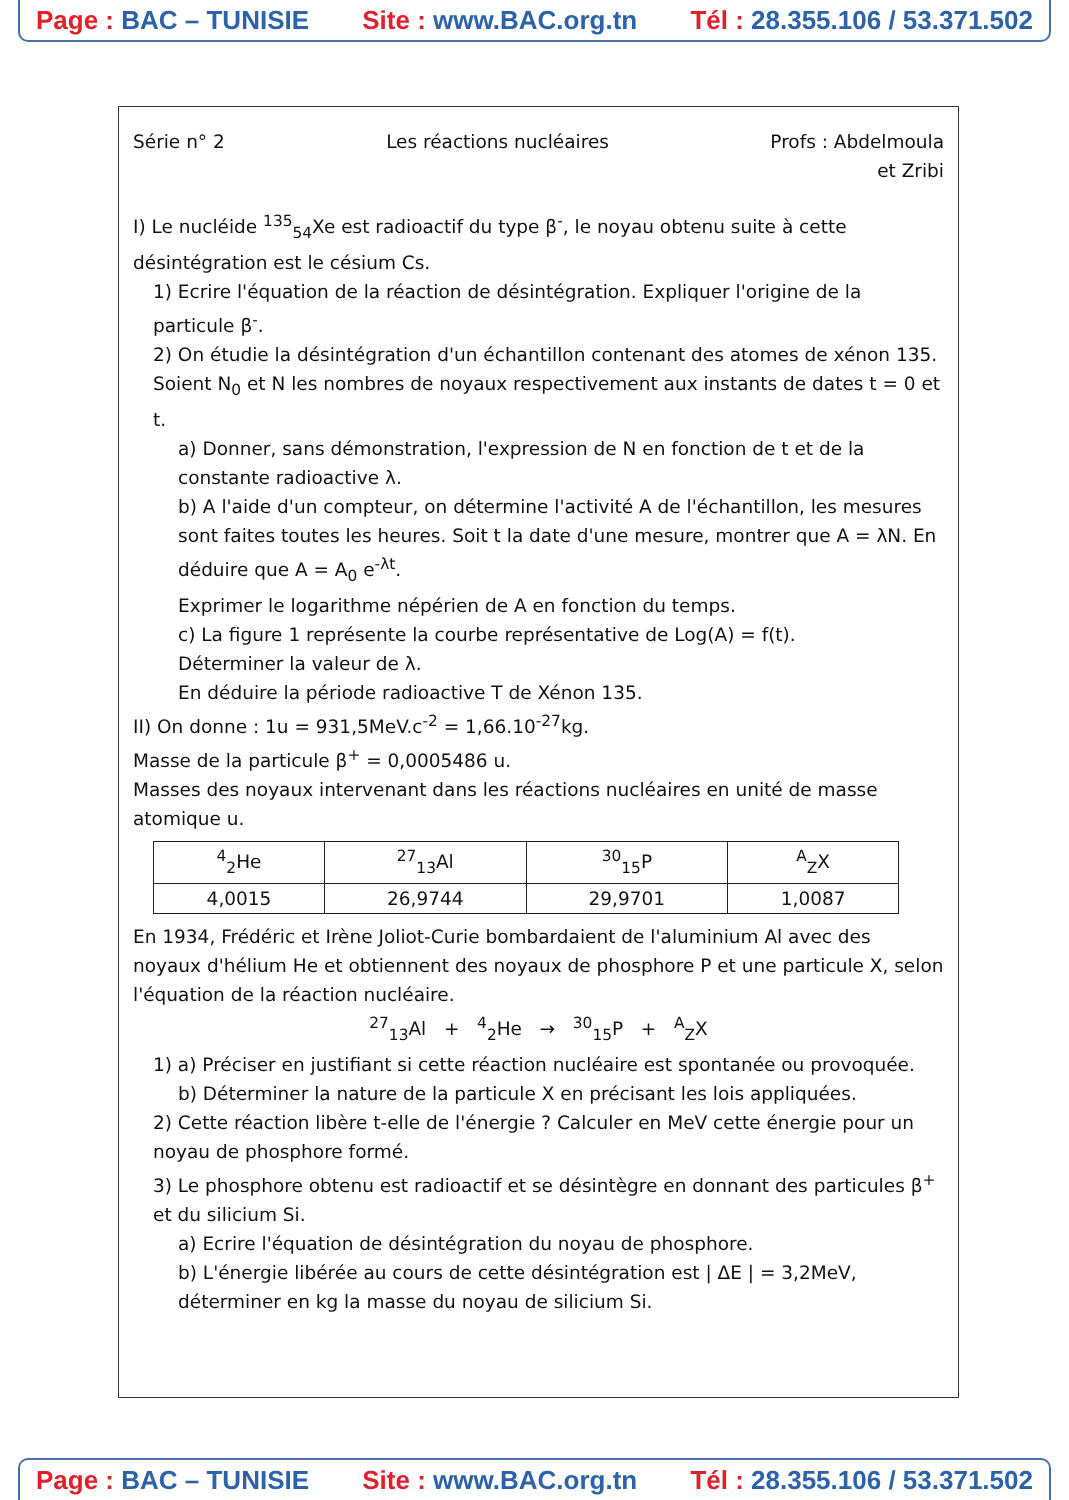Page : BAC – TUNISIE Site : www.BAC.org.tn Tél : 28.355.106 / 53.371.502
Série n° 2 Les réactions nucléaires Profs : Abdelmoula
et Zribi
I) Le nucléide <sup>135</sup><sub>54</sub>Xe est radioactif du type β<sup>-</sup>, le noyau obtenu suite à cette désintégration est le césium Cs.
1) Ecrire l'équation de la réaction de désintégration. Expliquer l'origine de la particule β<sup>-</sup>.
2) On étudie la désintégration d'un échantillon contenant des atomes de xénon 135. Soient N<sub>0</sub> et N les nombres de noyaux respectivement aux instants de dates t = 0 et t.
a) Donner, sans démonstration, l'expression de N en fonction de t et de la constante radioactive λ.
b) A l'aide d'un compteur, on détermine l'activité A de l'échantillon, les mesures sont faites toutes les heures. Soit t la date d'une mesure, montrer que A = λN. En déduire que A = A<sub>0</sub> e<sup>-λt</sup>.
Exprimer le logarithme népérien de A en fonction du temps.
c) La figure 1 représente la courbe représentative de Log(A) = f(t).
Déterminer la valeur de λ.
En déduire la période radioactive T de Xénon 135.
II) On donne : 1u = 931,5MeV.c<sup>-2</sup> = 1,66.10<sup>-27</sup>kg.
Masse de la particule β<sup>+</sup> = 0,0005486 u.
Masses des noyaux intervenant dans les réactions nucléaires en unité de masse atomique u.
| <sup>4</sup> <sub>2</sub>He | <sup>27</sup> <sub>13</sub>Al | <sup>30</sup> <sub>15</sub>P | <sup>A</sup><sub>Z</sub>X |
| 4,0015 | 26,9744 | 29,9701 | 1,0087 |
En 1934, Frédéric et Irène Joliot-Curie bombardaient de l'aluminium Al avec des noyaux d'hélium He et obtiennent des noyaux de phosphore P et une particule X, selon l'équation de la réaction nucléaire.
<sup>27</sup> <sub>13</sub>Al + <sup>4</sup><sub>2</sub>He → <sup>30</sup><sub>15</sub>P + <sup>A</sup><sub>Z</sub>X
1) a) Préciser en justifiant si cette réaction nucléaire est spontanée ou provoquée.
b) Déterminer la nature de la particule X en précisant les lois appliquées.
2) Cette réaction libère t-elle de l'énergie ? Calculer en MeV cette énergie pour un noyau de phosphore formé.
3) Le phosphore obtenu est radioactif et se désintègre en donnant des particules β<sup>+</sup> et du silicium Si.
a) Ecrire l'équation de désintégration du noyau de phosphore.
b) L'énergie libérée au cours de cette désintégration est | ΔE | = 3,2MeV, déterminer en kg la masse du noyau de silicium Si.
Page : BAC – TUNISIE Site : www.BAC.org.tn Tél : 28.355.106 / 53.371.502